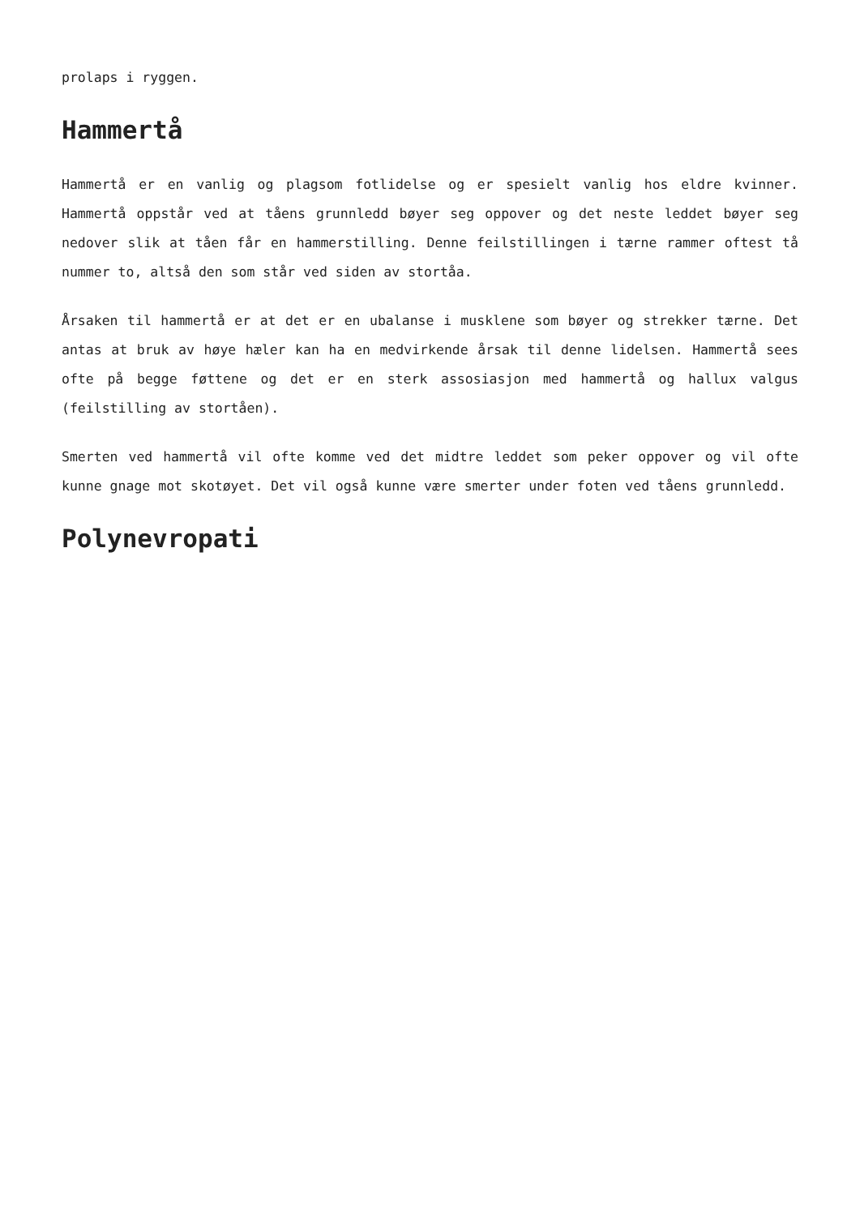prolaps i ryggen.
Hammertå
Hammertå er en vanlig og plagsom fotlidelse og er spesielt vanlig hos eldre kvinner. Hammertå oppstår ved at tåens grunnledd bøyer seg oppover og det neste leddet bøyer seg nedover slik at tåen får en hammerstilling. Denne feilstillingen i tærne rammer oftest tå nummer to, altså den som står ved siden av stortåa.
Årsaken til hammertå er at det er en ubalanse i musklene som bøyer og strekker tærne. Det antas at bruk av høye hæler kan ha en medvirkende årsak til denne lidelsen. Hammertå sees ofte på begge føttene og det er en sterk assosiasjon med hammertå og hallux valgus (feilstilling av stortåen).
Smerten ved hammertå vil ofte komme ved det midtre leddet som peker oppover og vil ofte kunne gnage mot skotøyet. Det vil også kunne være smerter under foten ved tåens grunnledd.
Polynevropati